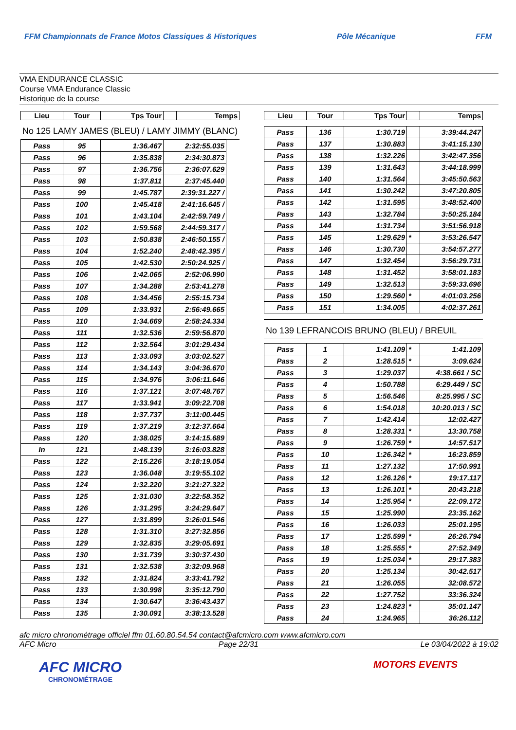FFM Championnats de France Motos Classiques & Historiques Pôle Mécanique FFM
VMA ENDURANCE CLASSIC
Course VMA Endurance Classic
Historique de la course
| Lieu | Tour | Tps Tour | | Temps |
| --- | --- | --- | --- | --- |
No 125 LAMY JAMES (BLEU) / LAMY JIMMY (BLANC)
| Pass | 95 | 1:36.467 | 2:32:55.035 |
| Pass | 96 | 1:35.838 | 2:34:30.873 |
| Pass | 97 | 1:36.756 | 2:36:07.629 |
| Pass | 98 | 1:37.811 | 2:37:45.440 |
| Pass | 99 | 1:45.787 | 2:39:31.227 / |
| Pass | 100 | 1:45.418 | 2:41:16.645 / |
| Pass | 101 | 1:43.104 | 2:42:59.749 / |
| Pass | 102 | 1:59.568 | 2:44:59.317 / |
| Pass | 103 | 1:50.838 | 2:46:50.155 / |
| Pass | 104 | 1:52.240 | 2:48:42.395 / |
| Pass | 105 | 1:42.530 | 2:50:24.925 / |
| Pass | 106 | 1:42.065 | 2:52:06.990 |
| Pass | 107 | 1:34.288 | 2:53:41.278 |
| Pass | 108 | 1:34.456 | 2:55:15.734 |
| Pass | 109 | 1:33.931 | 2:56:49.665 |
| Pass | 110 | 1:34.669 | 2:58:24.334 |
| Pass | 111 | 1:32.536 | 2:59:56.870 |
| Pass | 112 | 1:32.564 | 3:01:29.434 |
| Pass | 113 | 1:33.093 | 3:03:02.527 |
| Pass | 114 | 1:34.143 | 3:04:36.670 |
| Pass | 115 | 1:34.976 | 3:06:11.646 |
| Pass | 116 | 1:37.121 | 3:07:48.767 |
| Pass | 117 | 1:33.941 | 3:09:22.708 |
| Pass | 118 | 1:37.737 | 3:11:00.445 |
| Pass | 119 | 1:37.219 | 3:12:37.664 |
| Pass | 120 | 1:38.025 | 3:14:15.689 |
| In | 121 | 1:48.139 | 3:16:03.828 |
| Pass | 122 | 2:15.226 | 3:18:19.054 |
| Pass | 123 | 1:36.048 | 3:19:55.102 |
| Pass | 124 | 1:32.220 | 3:21:27.322 |
| Pass | 125 | 1:31.030 | 3:22:58.352 |
| Pass | 126 | 1:31.295 | 3:24:29.647 |
| Pass | 127 | 1:31.899 | 3:26:01.546 |
| Pass | 128 | 1:31.310 | 3:27:32.856 |
| Pass | 129 | 1:32.835 | 3:29:05.691 |
| Pass | 130 | 1:31.739 | 3:30:37.430 |
| Pass | 131 | 1:32.538 | 3:32:09.968 |
| Pass | 132 | 1:31.824 | 3:33:41.792 |
| Pass | 133 | 1:30.998 | 3:35:12.790 |
| Pass | 134 | 1:30.647 | 3:36:43.437 |
| Pass | 135 | 1:30.091 | 3:38:13.528 |
| Lieu | Tour | Tps Tour | | Temps |
| --- | --- | --- | --- | --- |
| Pass | 136 | 1:30.719 | | 3:39:44.247 |
| Pass | 137 | 1:30.883 | | 3:41:15.130 |
| Pass | 138 | 1:32.226 | | 3:42:47.356 |
| Pass | 139 | 1:31.643 | | 3:44:18.999 |
| Pass | 140 | 1:31.564 | | 3:45:50.563 |
| Pass | 141 | 1:30.242 | | 3:47:20.805 |
| Pass | 142 | 1:31.595 | | 3:48:52.400 |
| Pass | 143 | 1:32.784 | | 3:50:25.184 |
| Pass | 144 | 1:31.734 | | 3:51:56.918 |
| Pass | 145 | 1:29.629 | * | 3:53:26.547 |
| Pass | 146 | 1:30.730 | | 3:54:57.277 |
| Pass | 147 | 1:32.454 | | 3:56:29.731 |
| Pass | 148 | 1:31.452 | | 3:58:01.183 |
| Pass | 149 | 1:32.513 | | 3:59:33.696 |
| Pass | 150 | 1:29.560 | * | 4:01:03.256 |
| Pass | 151 | 1:34.005 | | 4:02:37.261 |
No 139 LEFRANCOIS BRUNO (BLEU) / BREUIL
| Pass | 1 | 1:41.109 | * | 1:41.109 |
| Pass | 2 | 1:28.515 | * | 3:09.624 |
| Pass | 3 | 1:29.037 | | 4:38.661 / SC |
| Pass | 4 | 1:50.788 | | 6:29.449 / SC |
| Pass | 5 | 1:56.546 | | 8:25.995 / SC |
| Pass | 6 | 1:54.018 | | 10:20.013 / SC |
| Pass | 7 | 1:42.414 | | 12:02.427 |
| Pass | 8 | 1:28.331 | * | 13:30.758 |
| Pass | 9 | 1:26.759 | * | 14:57.517 |
| Pass | 10 | 1:26.342 | * | 16:23.859 |
| Pass | 11 | 1:27.132 | | 17:50.991 |
| Pass | 12 | 1:26.126 | * | 19:17.117 |
| Pass | 13 | 1:26.101 | * | 20:43.218 |
| Pass | 14 | 1:25.954 | * | 22:09.172 |
| Pass | 15 | 1:25.990 | | 23:35.162 |
| Pass | 16 | 1:26.033 | | 25:01.195 |
| Pass | 17 | 1:25.599 | * | 26:26.794 |
| Pass | 18 | 1:25.555 | * | 27:52.349 |
| Pass | 19 | 1:25.034 | * | 29:17.383 |
| Pass | 20 | 1:25.134 | | 30:42.517 |
| Pass | 21 | 1:26.055 | | 32:08.572 |
| Pass | 22 | 1:27.752 | | 33:36.324 |
| Pass | 23 | 1:24.823 | * | 35:01.147 |
| Pass | 24 | 1:24.965 | | 36:26.112 |
afc micro chronométrage officiel ffm 01.60.80.54.54 contact@afcmicro.com www.afcmicro.com
AFC Micro Page 22/31 Le 03/04/2022 à 19:02
AFC MICRO
CHRONOMÉTRAGE
MOTORS EVENTS